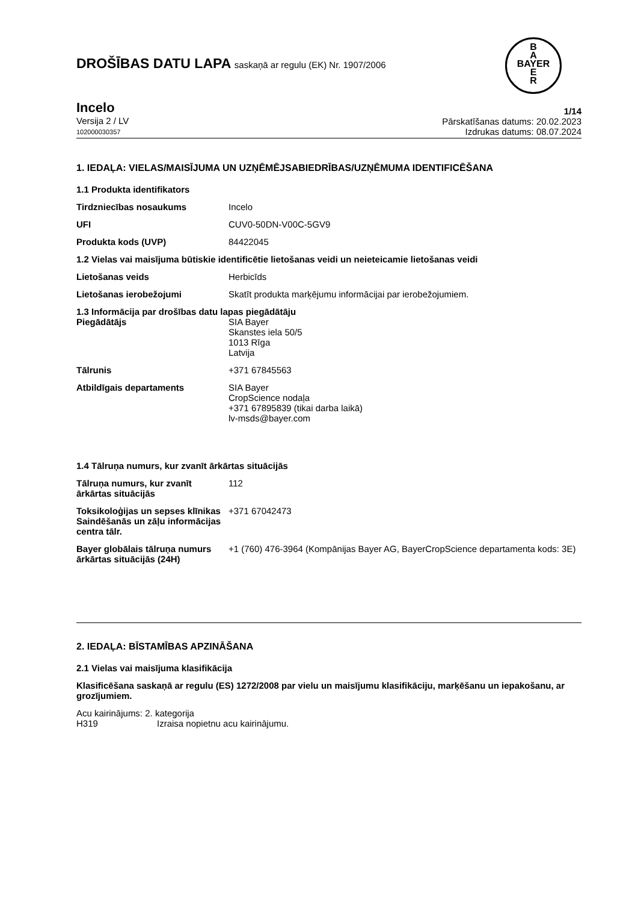DROŠĪBAS DATU LAPA saskaņā ar regulu (EK) Nr. 1907/2006
B
A
BAYER
E
R
Incelo
Versija 2 / LV
102000030357
1/14
Pārskatīšanas datums: 20.02.2023
Izdrukas datums: 08.07.2024
1. IEDAĻA: VIELAS/MAISĪJUMA UN UZŅĒMĒJSABIEDRĪBAS/UZŅĒMUMA IDENTIFICĒŠANA
1.1 Produkta identifikators
| Tirdzniecības nosaukums | Incelo |
| UFI | CUV0-50DN-V00C-5GV9 |
| Produkta kods (UVP) | 84422045 |
1.2 Vielas vai maisījuma būtiskie identificētie lietošanas veidi un neieteicamie lietošanas veidi
| Lietošanas veids | Herbicīds |
| Lietošanas ierobežojumi | Skatīt produkta marķējumu informācijai par ierobežojumiem. |
1.3 Informācija par drošības datu lapas piegādātāju
| Piegādātājs | SIA Bayer Skanstes iela 50/5 1013 Rīga Latvija |
| Tālrunis | +371 67845563 |
| Atbildīgais departaments | SIA Bayer CropScience nodaļa +371 67895839 (tikai darba laikā) lv-msds@bayer.com |
1.4 Tālruņa numurs, kur zvanīt ārkārtas situācijās
| Tālruņa numurs, kur zvanīt ārkārtas situācijās | 112 |
| Toksikoloģijas un sepses klīnikas Saindēšanās un zāļu informācijas centra tālr. | +371 67042473 |
| Bayer globālais tālruņa numurs ārkārtas situācijās (24H) | +1 (760) 476-3964 (Kompānijas Bayer AG, BayerCropScience departamenta kods: 3E) |
2. IEDAĻA: BĪSTAMĪBAS APZINĀŠANA
2.1 Vielas vai maisījuma klasifikācija
Klasificēšana saskaņā ar regulu (ES) 1272/2008 par vielu un maisījumu klasifikāciju, marķēšanu un iepakošanu, ar grozījumiem.
Acu kairinājums: 2. kategorija
H319 Izraisa nopietnu acu kairinājumu.